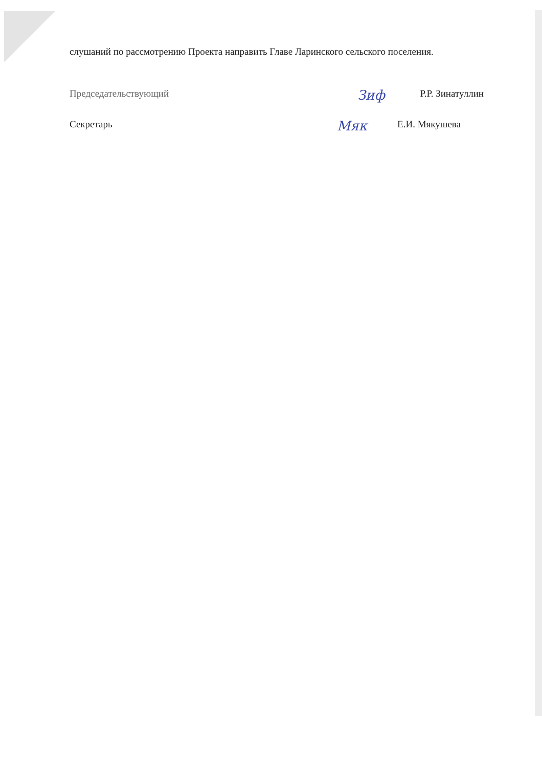слушаний по рассмотрению Проекта направить Главе Ларинского сельского поселения.
Председательствующий Зиф Р.Р. Зинатуллин
Секретарь Мяк Е.И. Мякушева